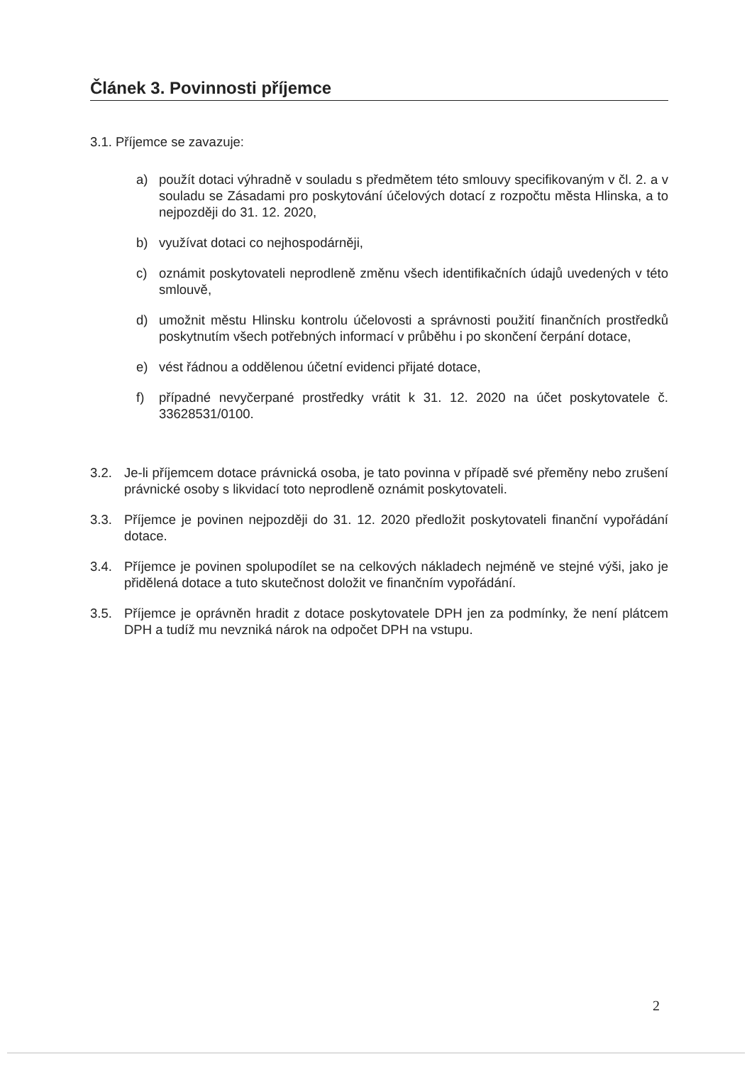Článek 3. Povinnosti příjemce
3.1. Příjemce se zavazuje:
a) použít dotaci výhradně v souladu s předmětem této smlouvy specifikovaným v čl. 2. a v souladu se Zásadami pro poskytování účelových dotací z rozpočtu města Hlinska, a to nejpozději do 31. 12. 2020,
b) využívat dotaci co nejhospodárněji,
c) oznámit poskytovateli neprodleně změnu všech identifikačních údajů uvedených v této smlouvě,
d) umožnit městu Hlinsku kontrolu účelovosti a správnosti použití finančních prostředků poskytnutím všech potřebných informací v průběhu i po skončení čerpání dotace,
e) vést řádnou a oddělenou účetní evidenci přijaté dotace,
f) případné nevyčerpané prostředky vrátit k 31. 12. 2020 na účet poskytovatele č. 33628531/0100.
3.2. Je-li příjemcem dotace právnická osoba, je tato povinna v případě své přeměny nebo zrušení právnické osoby s likvidací toto neprodleně oznámit poskytovateli.
3.3. Příjemce je povinen nejpozději do 31. 12. 2020 předložit poskytovateli finanční vypořádání dotace.
3.4. Příjemce je povinen spolupodílet se na celkových nákladech nejméně ve stejné výši, jako je přidělená dotace a tuto skutečnost doložit ve finančním vypořádání.
3.5. Příjemce je oprávněn hradit z dotace poskytovatele DPH jen za podmínky, že není plátcem DPH a tudíž mu nevzniká nárok na odpočet DPH na vstupu.
2